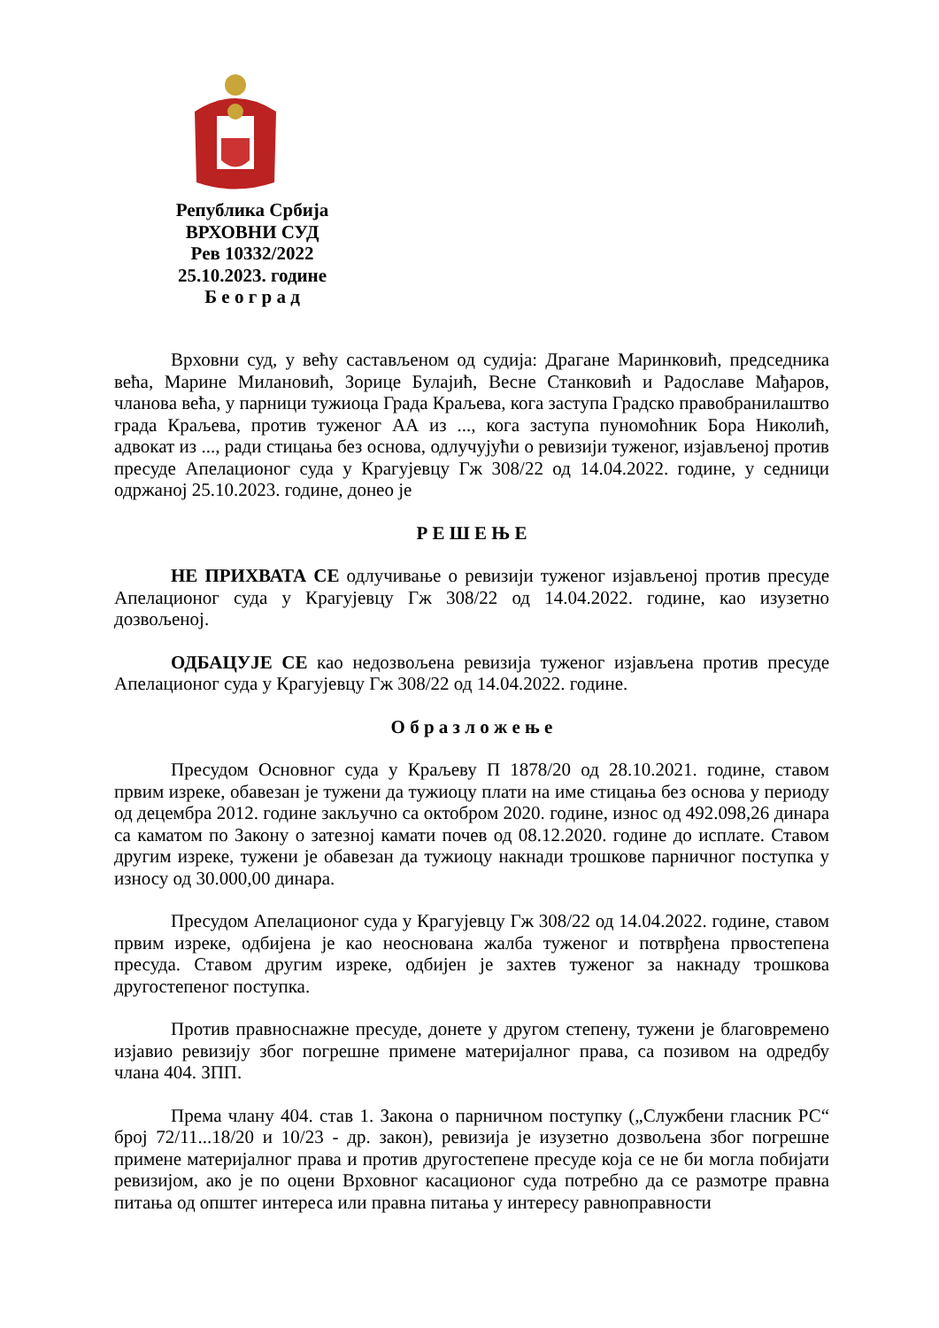Република Србија
ВРХОВНИ СУД
Рев 10332/2022
25.10.2023. године
Б е о г р а д
Врховни суд, у већу састављеном од судија: Драгане Маринковић, председника већа, Марине Милановић, Зорице Булајић, Весне Станковић и Радославе Мађаров, чланова већа, у парници тужиоца Града Краљева, кога заступа Градско правобранилаштво града Краљева, против туженог АА из ..., кога заступа пуномоћник Бора Николић, адвокат из ..., ради стицања без основа, одлучујући о ревизији туженог, изјављеној против пресуде Апелационог суда у Крагујевцу Гж 308/22 од 14.04.2022. године, у седници одржаној 25.10.2023. године, донео је
Р Е Ш Е Њ Е
НЕ ПРИХВАТА СЕ одлучивање о ревизији туженог изјављеној против пресуде Апелационог суда у Крагујевцу Гж 308/22 од 14.04.2022. године, као изузетно дозвољеној.
ОДБАЦУЈЕ СЕ као недозвољена ревизија туженог изјављена против пресуде Апелационог суда у Крагујевцу Гж 308/22 од 14.04.2022. године.
О б р а з л о ж е њ е
Пресудом Основног суда у Краљеву П 1878/20 од 28.10.2021. године, ставом првим изреке, обавезан је тужени да тужиоцу плати на име стицања без основа у периоду од децембра 2012. године закључно са октобром 2020. године, износ од 492.098,26 динара са каматом по Закону о затезној камати почев од 08.12.2020. године до исплате. Ставом другим изреке, тужени је обавезан да тужиоцу накнади трошкове парничног поступка у износу од 30.000,00 динара.
Пресудом Апелационог суда у Крагујевцу Гж 308/22 од 14.04.2022. године, ставом првим изреке, одбијена је као неоснована жалба туженог и потврђена првостепена пресуда. Ставом другим изреке, одбијен је захтев туженог за накнаду трошкова другостепеног поступка.
Против правноснажне пресуде, донете у другом степену, тужени је благовремено изјавио ревизију због погрешне примене материјалног права, са позивом на одредбу члана 404. ЗПП.
Према члану 404. став 1. Закона о парничном поступку („Службени гласник РС“ број 72/11...18/20 и 10/23 - др. закон), ревизија је изузетно дозвољена због погрешне примене материјалног права и против другостепене пресуде која се не би могла побијати ревизијом, ако је по оцени Врховног касационог суда потребно да се размотре правна питања од општег интереса или правна питања у интересу равноправности